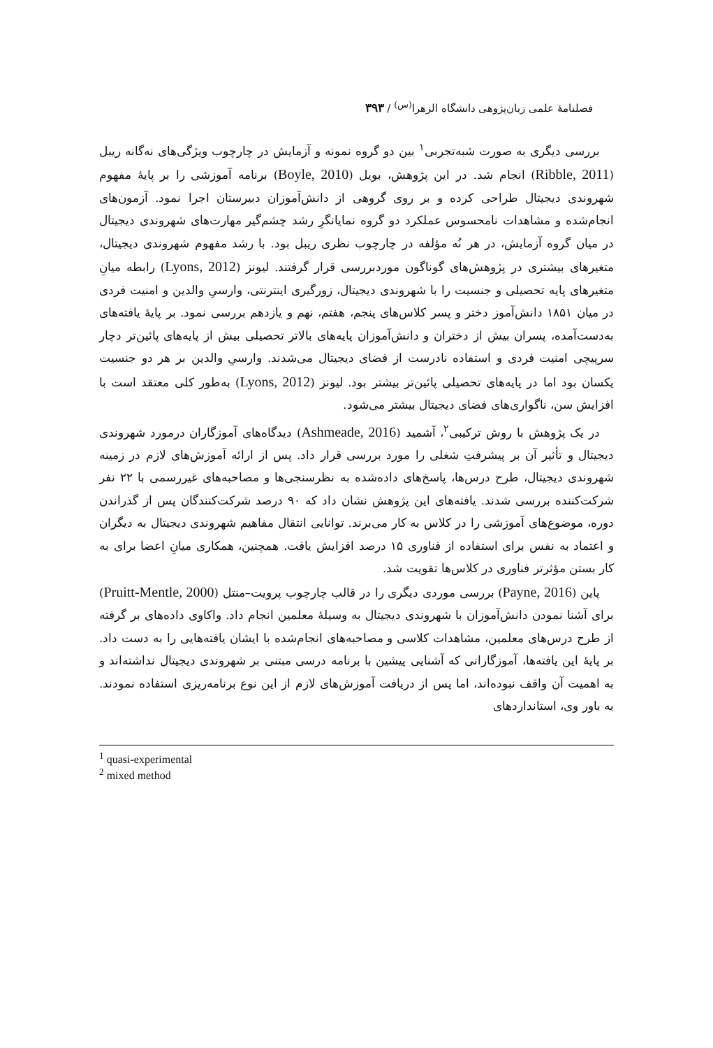فصلنامهٔ علمی زبان‌پژوهی دانشگاه الزهرا<sup>(س)</sup> / ۳۹۳
بررسی دیگری به صورت شبه‌تجربی<sup>۱</sup> بین دو گروه نمونه و آزمایش در چارچوب ویژگی‌های نه‌گانه ریبل (Ribble, 2011) انجام شد. در این پژوهش، بویل (Boyle, 2010) برنامه آموزشی را بر پایهٔ مفهوم شهروندی دیجیتال طراحی کرده و بر روی گروهی از دانش‌آموزان دبیرستان اجرا نمود. آزمون‌های انجام‌شده و مشاهدات نامحسوس عملکرد دو گروه نمایانگرِ رشد چشم‌گیر مهارت‌های شهروندی دیجیتال در میان گروه آزمایش، در هر نُه مؤلفه در چارچوب نظری ریبل بود. با رشد مفهوم شهروندی دیجیتال، متغیرهای بیشتری در پژوهش‌های گوناگون موردبررسی قرار گرفتند. لیونز (Lyons, 2012) رابطه میانِ متغیرهای پایه تحصیلی و جنسیت را با شهروندی دیجیتال، زورگیری اینترنتی، وارسیِ والدین و امنیت فردی در میان ۱۸۵۱ دانش‌آموز دختر و پسر کلاس‌های پنجم، هفتم، نهم و یازدهم بررسی نمود. بر پایهٔ یافته‌های به‌دست‌آمده، پسران بیش از دختران و دانش‌آموزان پایه‌های بالاتر تحصیلی بیش از پایه‌های پائین‌تر دچار سرپیچی امنیت فردی و استفاده نادرست از فضای دیجیتال می‌شدند. وارسیِ والدین بر هر دو جنسیت یکسان بود اما در پایه‌های تحصیلی پائین‌تر بیشتر بود. لیونز (Lyons, 2012) به‌طور کلی معتقد است با افزایش سن، ناگواری‌های فضای دیجیتال بیشتر می‌شود.
در یک پژوهش با روش ترکیبی<sup>۲</sup>، آشمید (Ashmeade, 2016) دیدگاه‌های آموزگاران درمورد شهروندی دیجیتال و تأثیر آن بر پیشرفتِ شغلی را مورد بررسی قرار داد. پس از ارائه آموزش‌های لازم در زمینه شهروندی دیجیتال، طرح درس‌ها، پاسخ‌های داده‌شده به نظرسنجی‌ها و مصاحبه‌های غیررسمی با ۲۲ نفر شرکت‌کننده بررسی شدند. یافته‌های این پژوهش نشان داد که ۹۰ درصد شرکت‌کنندگان پس از گذراندن دوره، موضوع‌های آموزشی را در کلاس به کار می‌برند. توانایی انتقال مفاهیم شهروندی دیجیتال به دیگران و اعتماد به نفس برای استفاده از فناوری ۱۵ درصد افزایش یافت. همچنین، همکاری میانِ اعضا برای به کار بستن مؤثرتر فناوری در کلاس‌ها تقویت شد.
پاین (Payne, 2016) بررسی موردی دیگری را در قالب چارچوب پرویت–منتل (Pruitt-Mentle, 2000) برای آشنا نمودن دانش‌آموزان با شهروندی دیجیتال به وسیلهٔ معلمین انجام داد. واکاوی داده‌های بر گرفته از طرح درس‌های معلمین، مشاهدات کلاسی و مصاحبه‌های انجام‌شده با ایشان یافته‌هایی را به دست داد. بر پایهٔ این یافته‌ها، آموزگارانی که آشنایی پیشین با برنامه درسی مبتنی بر شهروندی دیجیتال نداشته‌اند و به اهمیت آن واقف نبوده‌اند، اما پس از دریافت آموزش‌های لازم از این نوع برنامه‌ریزی استفاده نمودند. به باور وی، استانداردهای
<sup>1</sup> quasi-experimental
<sup>2</sup> mixed method